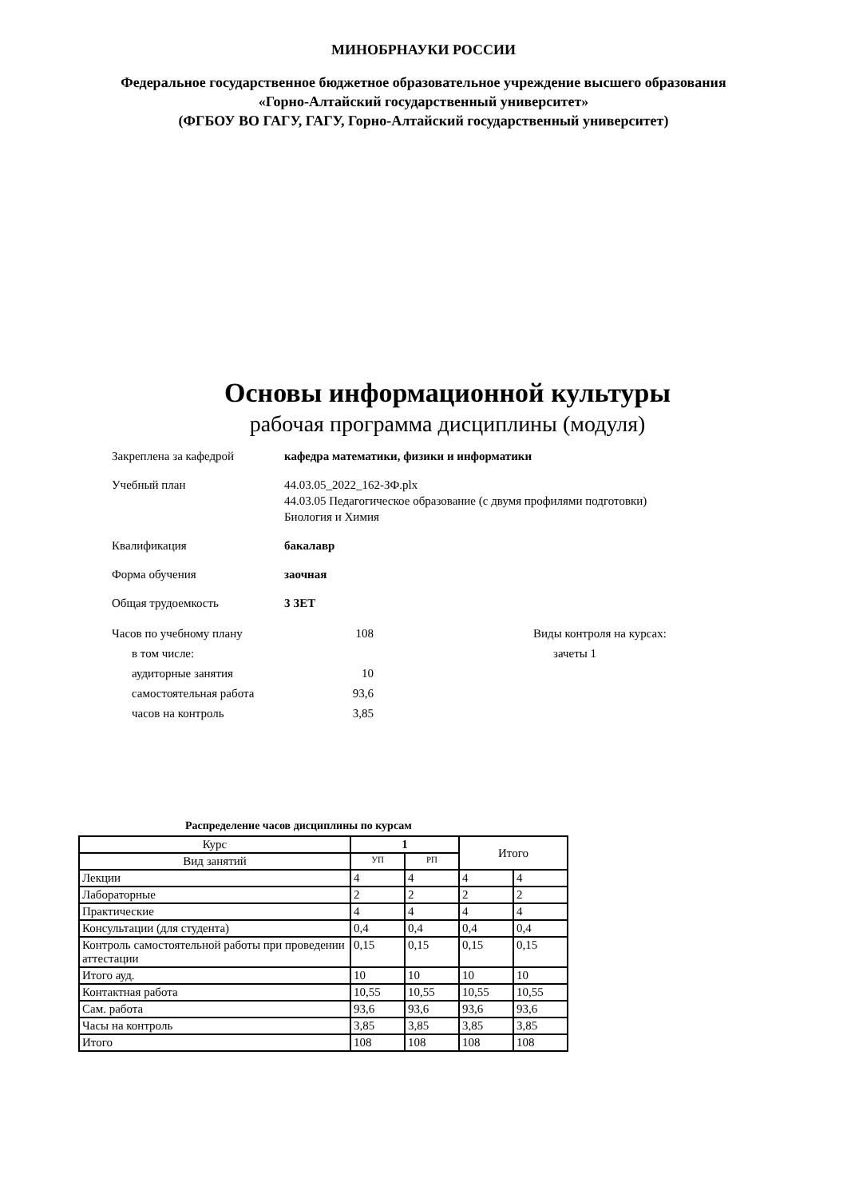МИНОБРНАУКИ РОССИИ
Федеральное государственное бюджетное образовательное учреждение высшего образования
«Горно-Алтайский государственный университет»
(ФГБОУ ВО ГАГУ, ГАГУ, Горно-Алтайский государственный университет)
Основы информационной культуры
рабочая программа дисциплины (модуля)
Закреплена за кафедрой кафедра математики, физики и информатики
Учебный план 44.03.05_2022_162-ЗФ.plx
44.03.05 Педагогическое образование (с двумя профилями подготовки)
Биология и Химия
Квалификация бакалавр
Форма обучения заочная
Общая трудоемкость 3 ЗЕТ
Часов по учебному плану 108
в том числе:
аудиторные занятия 10
самостоятельная работа 93,6
часов на контроль 3,85
Виды контроля на курсах:
зачеты 1
Распределение часов дисциплины по курсам
| Курс | 1 | | Итого | |
| --- | --- | --- | --- | --- |
| Вид занятий | УП | РП | | |
| Лекции | 4 | 4 | 4 | 4 |
| Лабораторные | 2 | 2 | 2 | 2 |
| Практические | 4 | 4 | 4 | 4 |
| Консультации (для студента) | 0,4 | 0,4 | 0,4 | 0,4 |
| Контроль самостоятельной работы при проведении аттестации | 0,15 | 0,15 | 0,15 | 0,15 |
| Итого ауд. | 10 | 10 | 10 | 10 |
| Контактная работа | 10,55 | 10,55 | 10,55 | 10,55 |
| Сам. работа | 93,6 | 93,6 | 93,6 | 93,6 |
| Часы на контроль | 3,85 | 3,85 | 3,85 | 3,85 |
| Итого | 108 | 108 | 108 | 108 |